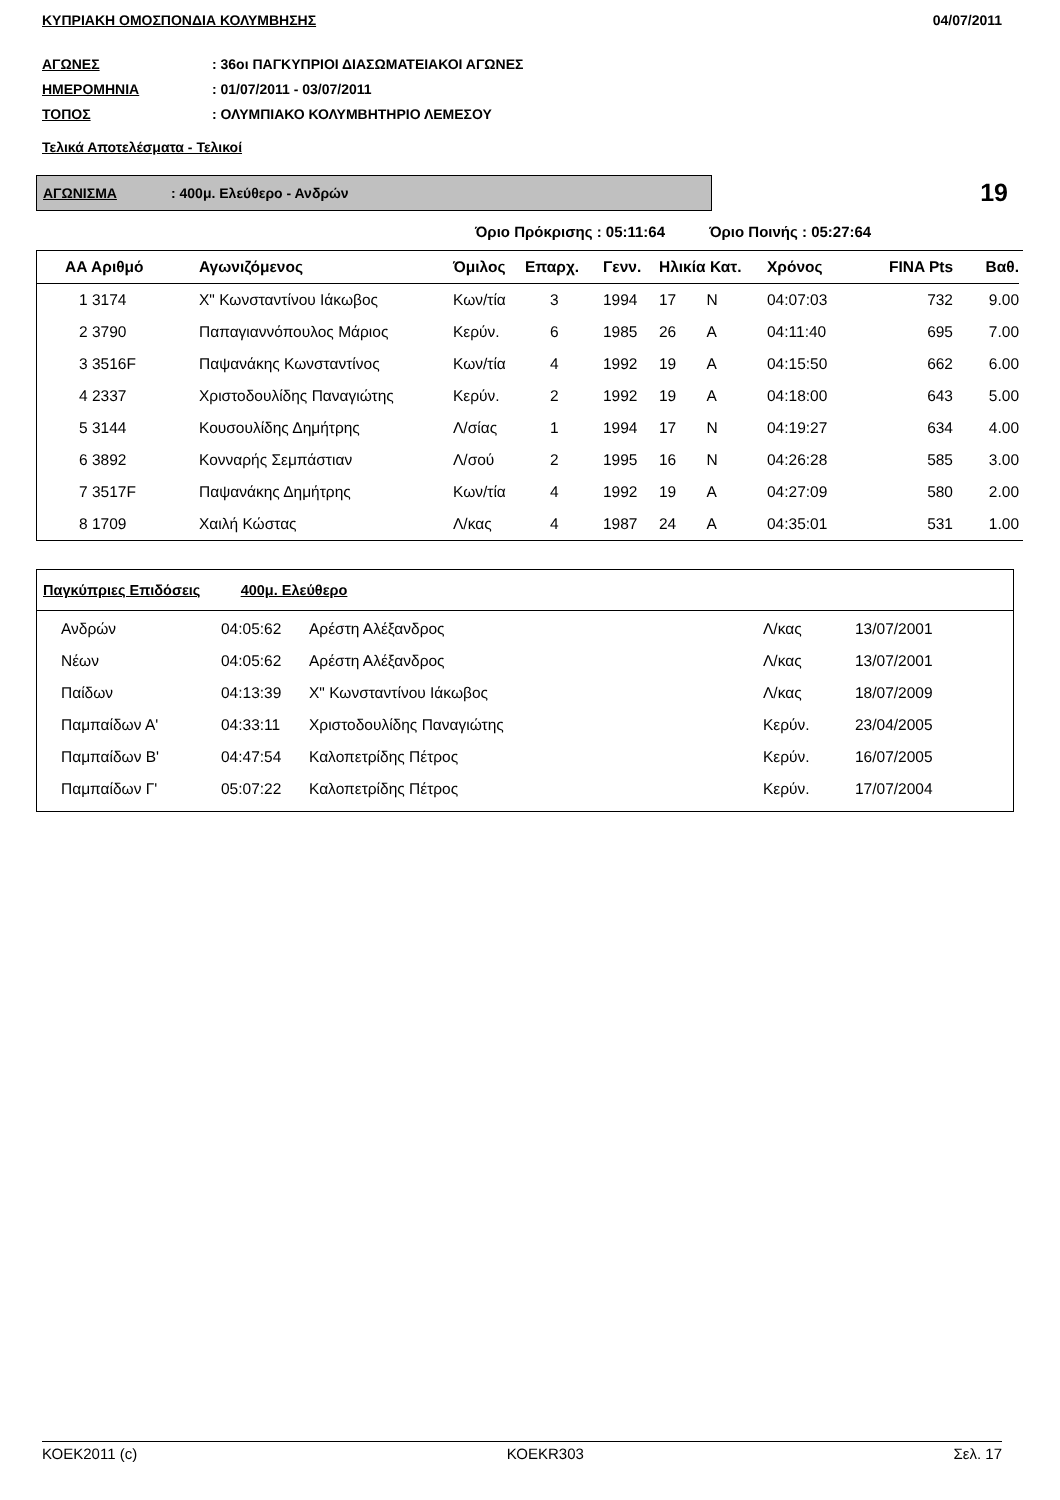ΚΥΠΡΙΑΚΗ ΟΜΟΣΠΟΝΔΙΑ ΚΟΛΥΜΒΗΣΗΣ 04/07/2011
ΑΓΩΝΕΣ: 36οι ΠΑΓΚΥΠΡΙΟΙ ΔΙΑΣΩΜΑΤΕΙΑΚΟΙ ΑΓΩΝΕΣ
ΗΜΕΡΟΜΗΝΙΑ: 01/07/2011 - 03/07/2011
ΤΟΠΟΣ: ΟΛΥΜΠΙΑΚΟ ΚΟΛΥΜΒΗΤΗΡΙΟ ΛΕΜΕΣΟΥ
Τελικά Αποτελέσματα - Τελικοί
ΑΓΩΝΙΣΜΑ: 400μ. Ελεύθερο - Ανδρών 19
Όριο Πρόκρισης : 05:11:64 Όριο Ποινής : 05:27:64
| ΑΑ Αριθμό | Αγωνιζόμενος | Όμιλος | Επαρχ. | Γενν. | Ηλικία Κατ. | Χρόνος | FINA Pts | Βαθ. |
| --- | --- | --- | --- | --- | --- | --- | --- | --- |
| 1 3174 | Χ" Κωνσταντίνου Ιάκωβος | Κων/τία | 3 | 1994 | 17 Ν | 04:07:03 | 732 | 9.00 |
| 2 3790 | Παπαγιαννόπουλος Μάριος | Κερύν. | 6 | 1985 | 26 Α | 04:11:40 | 695 | 7.00 |
| 3 3516F | Παψανάκης Κωνσταντίνος | Κων/τία | 4 | 1992 | 19 Α | 04:15:50 | 662 | 6.00 |
| 4 2337 | Χριστοδουλίδης Παναγιώτης | Κερύν. | 2 | 1992 | 19 Α | 04:18:00 | 643 | 5.00 |
| 5 3144 | Κουσουλίδης Δημήτρης | Λ/σίας | 1 | 1994 | 17 Ν | 04:19:27 | 634 | 4.00 |
| 6 3892 | Κονναρής Σεμπάστιαν | Λ/σού | 2 | 1995 | 16 Ν | 04:26:28 | 585 | 3.00 |
| 7 3517F | Παψανάκης Δημήτρης | Κων/τία | 4 | 1992 | 19 Α | 04:27:09 | 580 | 2.00 |
| 8 1709 | Χαιλή Κώστας | Λ/κας | 4 | 1987 | 24 Α | 04:35:01 | 531 | 1.00 |
Παγκύπριες Επιδόσεις 400μ. Ελεύθερο
| Ανδρών | 04:05:62 | Αρέστη Αλέξανδρος | Λ/κας | 13/07/2001 |
| Νέων | 04:05:62 | Αρέστη Αλέξανδρος | Λ/κας | 13/07/2001 |
| Παίδων | 04:13:39 | Χ" Κωνσταντίνου Ιάκωβος | Λ/κας | 18/07/2009 |
| Παμπαίδων Α' | 04:33:11 | Χριστοδουλίδης Παναγιώτης | Κερύν. | 23/04/2005 |
| Παμπαίδων Β' | 04:47:54 | Καλοπετρίδης Πέτρος | Κερύν. | 16/07/2005 |
| Παμπαίδων Γ' | 05:07:22 | Καλοπετρίδης Πέτρος | Κερύν. | 17/07/2004 |
ΚΟΕΚ2011 (c) ΚΟΕΚR303 Σελ. 17